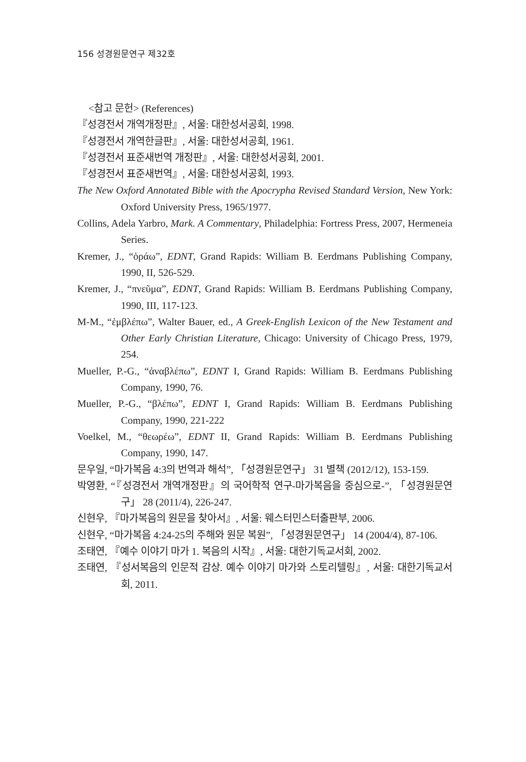156 성경원문연구 제32호
<참고 문헌> (References)
『성경전서 개역개정판』, 서울: 대한성서공회, 1998.
『성경전서 개역한글판』, 서울: 대한성서공회, 1961.
『성경전서 표준새번역 개정판』, 서울: 대한성서공회, 2001.
『성경전서 표준새번역』, 서울: 대한성서공회, 1993.
The New Oxford Annotated Bible with the Apocrypha Revised Standard Version, New York: Oxford University Press, 1965/1977.
Collins, Adela Yarbro, Mark. A Commentary, Philadelphia: Fortress Press, 2007, Hermeneia Series.
Kremer, J., “ὁράω”, EDNT, Grand Rapids: William B. Eerdmans Publishing Company, 1990, II, 526-529.
Kremer, J., “πνεῦμα”, EDNT, Grand Rapids: William B. Eerdmans Publishing Company, 1990, III, 117-123.
M-M., “ἐμβλέπω”, Walter Bauer, ed., A Greek-English Lexicon of the New Testament and Other Early Christian Literature, Chicago: University of Chicago Press, 1979, 254.
Mueller, P.-G., “ἀναβλέπω”, EDNT I, Grand Rapids: William B. Eerdmans Publishing Company, 1990, 76.
Mueller, P.-G., “βλέπω”, EDNT I, Grand Rapids: William B. Eerdmans Publishing Company, 1990, 221-222
Voelkel, M., “θεωρέω”, EDNT II, Grand Rapids: William B. Eerdmans Publishing Company, 1990, 147.
문우일, “마가복음 4:3의 번역과 해석”, 「성경원문연구」 31 별책 (2012/12), 153-159.
박영환, “『성경전서 개역개정판』의 국어학적 연구-마가복음을 중심으로-”, 「성경원문연구」 28 (2011/4), 226-247.
신현우, 『마가복음의 원문을 찾아서』, 서울: 웨스터민스터출판부, 2006.
신현우, “마가복음 4:24-25의 주해와 원문 복원”, 「성경원문연구」 14 (2004/4), 87-106.
조태연, 『예수 이야기 마가 1. 복음의 시작』, 서울: 대한기독교서회, 2002.
조태연, 『성서복음의 인문적 감상. 예수 이야기 마가와 스토리텔링』, 서울: 대한기독교서회, 2011.